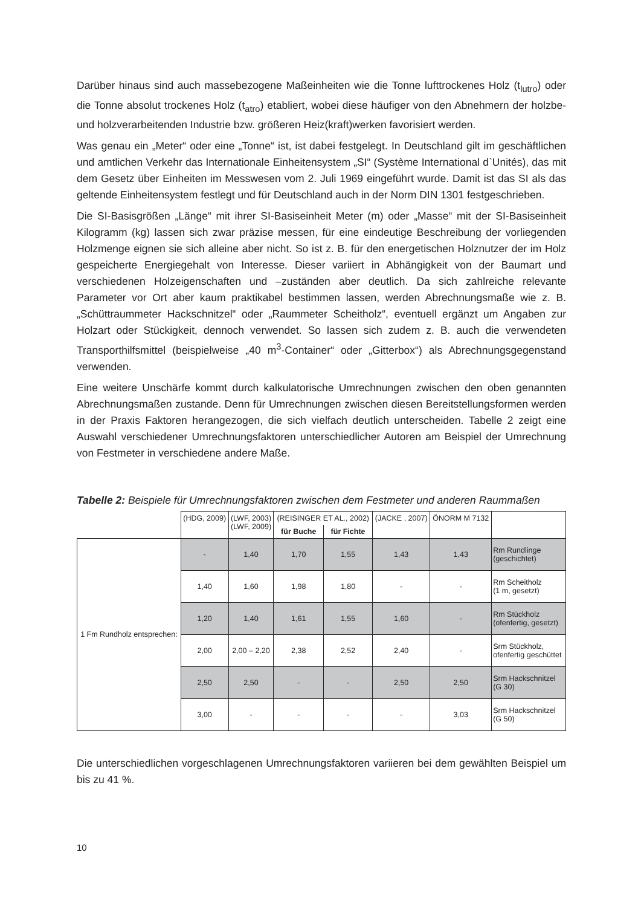Darüber hinaus sind auch massebezogene Maßeinheiten wie die Tonne lufttrockenes Holz (t<sub>lutro</sub>) oder die Tonne absolut trockenes Holz (t<sub>atro</sub>) etabliert, wobei diese häufiger von den Abnehmern der holzbe- und holzverarbeitenden Industrie bzw. größeren Heiz(kraft)werken favorisiert werden.
Was genau ein „Meter“ oder eine „Tonne“ ist, ist dabei festgelegt. In Deutschland gilt im geschäftlichen und amtlichen Verkehr das Internationale Einheitensystem „SI“ (Système International d`Unités), das mit dem Gesetz über Einheiten im Messwesen vom 2. Juli 1969 eingeführt wurde. Damit ist das SI als das geltende Einheitensystem festlegt und für Deutschland auch in der Norm DIN 1301 festgeschrieben.
Die SI-Basisgrößen „Länge“ mit ihrer SI-Basiseinheit Meter (m) oder „Masse“ mit der SI-Basiseinheit Kilogramm (kg) lassen sich zwar präzise messen, für eine eindeutige Beschreibung der vorliegenden Holzmenge eignen sie sich alleine aber nicht. So ist z. B. für den energetischen Holznutzer der im Holz gespeicherte Energiegehalt von Interesse. Dieser variiert in Abhängigkeit von der Baumart und verschiedenen Holzeigenschaften und –zuständen aber deutlich. Da sich zahlreiche relevante Parameter vor Ort aber kaum praktikabel bestimmen lassen, werden Abrechnungsmaße wie z. B. „Schüttraummeter Hackschnitzel“ oder „Raummeter Scheitholz“, eventuell ergänzt um Angaben zur Holzart oder Stückigkeit, dennoch verwendet. So lassen sich zudem z. B. auch die verwendeten Transporthilfsmittel (beispielweise „40 m<sup>3</sup>-Container“ oder „Gitterbox“) als Abrechnungsgegenstand verwenden.
Eine weitere Unschärfe kommt durch kalkulatorische Umrechnungen zwischen den oben genannten Abrechnungsmaßen zustande. Denn für Umrechnungen zwischen diesen Bereitstellungsformen werden in der Praxis Faktoren herangezogen, die sich vielfach deutlich unterscheiden. Tabelle 2 zeigt eine Auswahl verschiedener Umrechnungsfaktoren unterschiedlicher Autoren am Beispiel der Umrechnung von Festmeter in verschiedene andere Maße.
Tabelle 2: Beispiele für Umrechnungsfaktoren zwischen dem Festmeter und anderen Raummaßen
| | (HDG, 2009) | (LWF, 2003) (LWF, 2009) | (REISINGER ET AL., 2002) | | (JACKE , 2007) | ÖNORM M 7132 | |
| --- | --- | --- | --- | --- | --- | --- | --- |
| | | | für Buche | für Fichte | | | |
| 1 Fm Rundholz entsprechen: | - | 1,40 | 1,70 | 1,55 | 1,43 | 1,43 | Rm Rundlinge (geschichtet) |
| | 1,40 | 1,60 | 1,98 | 1,80 | - | - | Rm Scheitholz (1 m, gesetzt) |
| | 1,20 | 1,40 | 1,61 | 1,55 | 1,60 | - | Rm Stückholz (ofenfertig, gesetzt) |
| | 2,00 | 2,00 – 2,20 | 2,38 | 2,52 | 2,40 | - | Srm Stückholz, ofenfertig geschüttet |
| | 2,50 | 2,50 | - | - | 2,50 | 2,50 | Srm Hackschnitzel (G 30) |
| | 3,00 | - | - | - | - | 3,03 | Srm Hackschnitzel (G 50) |
Die unterschiedlichen vorgeschlagenen Umrechnungsfaktoren variieren bei dem gewählten Beispiel um bis zu 41 %.
10